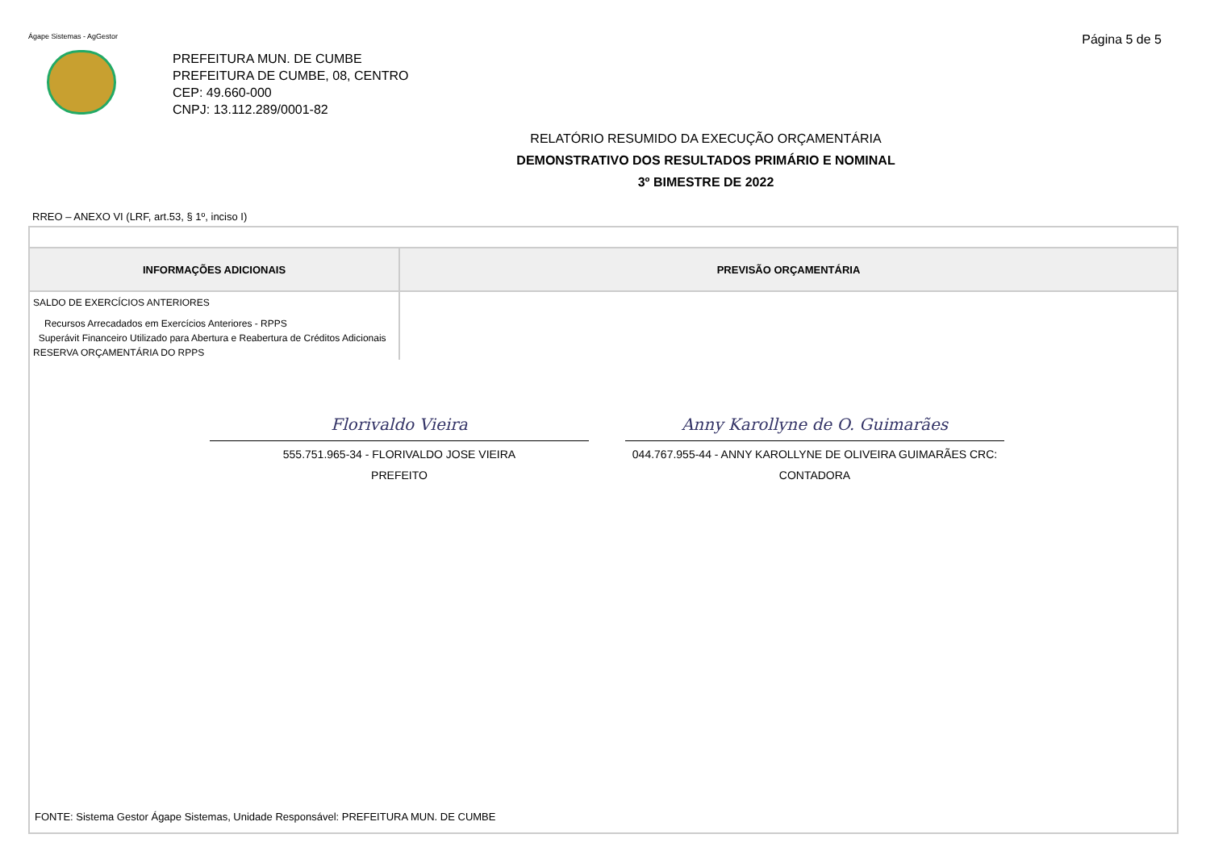Ágape Sistemas - AgGestor
Página 5 de 5
PREFEITURA MUN. DE CUMBE
PREFEITURA DE CUMBE, 08, CENTRO
CEP: 49.660-000
CNPJ: 13.112.289/0001-82
RELATÓRIO RESUMIDO DA EXECUÇÃO ORÇAMENTÁRIA
DEMONSTRATIVO DOS RESULTADOS PRIMÁRIO E NOMINAL
3º BIMESTRE DE 2022
RREO – ANEXO VI (LRF, art.53, § 1º, inciso I)
| INFORMAÇÕES ADICIONAIS | PREVISÃO ORÇAMENTÁRIA |
| --- | --- |
| SALDO DE EXERCÍCIOS ANTERIORES | |
| Recursos Arrecadados em Exercícios Anteriores - RPPS | |
| Superávit Financeiro Utilizado para Abertura e Reabertura de Créditos Adicionais | |
| RESERVA ORÇAMENTÁRIA DO RPPS | |
Florivaldo Vieira
555.751.965-34 - FLORIVALDO JOSE VIEIRA
PREFEITO
Anny Karollyne de O. Guimarães
044.767.955-44 - ANNY KAROLLYNE DE OLIVEIRA GUIMARÃES CRC:
CONTADORA
FONTE: Sistema Gestor Ágape Sistemas, Unidade Responsável: PREFEITURA MUN. DE CUMBE